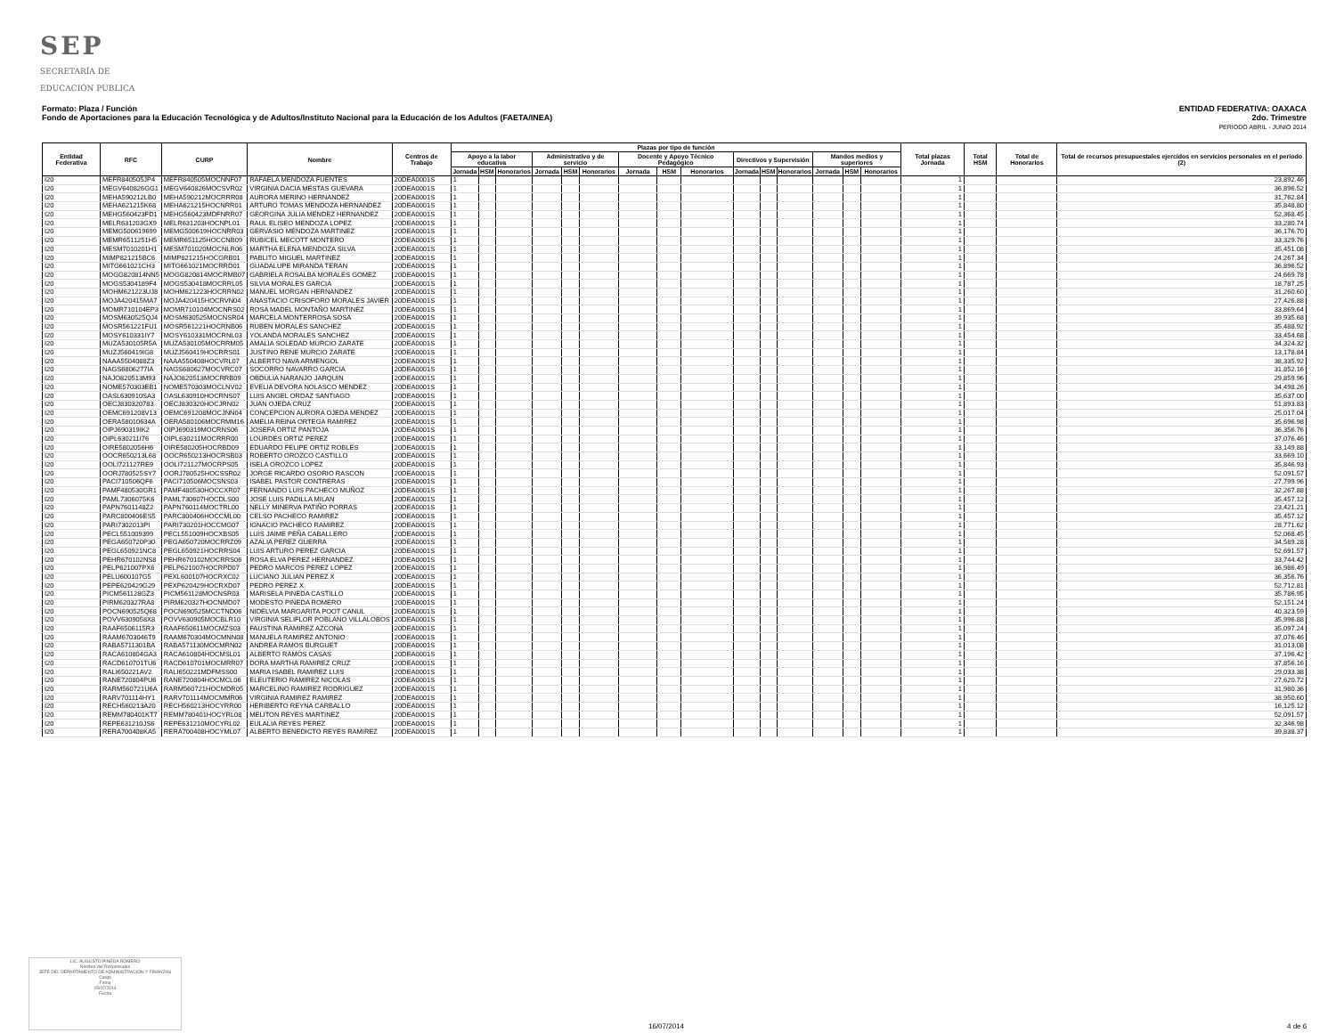SEP
SECRETARÍA DE
EDUCACIÓN PÚBLICA
ENTIDAD FEDERATIVA: OAXACA
2do. Trimestre
PERIODO ABRIL - JUNIO 2014
Formato: Plaza / Función
Fondo de Aportaciones para la Educación Tecnológica y de Adultos/Instituto Nacional para la Educación de los Adultos (FAETA/INEA)
| Entidad Federativa | RFC | CURP | Nombre | Centros de Trabajo | Plazas por tipo de función | | | | | | | | | | | | | | | Total plazas Jornada | Total HSM | Total de Honorarios | Total de recursos presupuestales ejercidos en servicios personales en el periodo (2) |
| --- | --- | --- | --- | --- | --- | --- | --- | --- | --- | --- | --- | --- | --- | --- | --- | --- | --- | --- | --- | --- | --- | --- | --- |
| | | | | | Apoyo a la labor educativa | | | Administrativo y de servicio | | | Docente y Apoyo Técnico Pedagógico | | | Directivos y Supervisión | | | Mandos medios y superiores | | | | | | |
| | | | | | Jornada | HSM | Honorarios | Jornada | HSM | Honorarios | Jornada | HSM | Honorarios | Jornada | HSM | Honorarios | Jornada | HSM | Honorarios | | | | |
| I20 | MEFR840505JP4 | MEFR840505MOCNNF07 | RAFAELA MENDOZA FUENTES | 20DEA0001S | 1 | | | | | | | | | | | | | | | 1 | | | 23,892.46 |
| I20 | MEGV640826GG1 | MEGV640826MOCSVR02 | VIRGINIA DACIA MESTAS GUEVARA | 20DEA0001S | 1 | | | | | | | | | | | | | | | 1 | | | 36,896.52 |
| I20 | MEHA590212LB0 | MEHA590212MOCRRR08 | AURORA MERINO HERNANDEZ | 20DEA0001S | 1 | | | | | | | | | | | | | | | 1 | | | 31,762.84 |
| I20 | MEHA621215K68 | MEHA621215HOCNRR01 | ARTURO TOMAS MENDOZA HERNANDEZ | 20DEA0001S | 1 | | | | | | | | | | | | | | | 1 | | | 35,848.80 |
| I20 | MEHG560423FD1 | MEHG560423MDFNRR07 | GEORGINA JULIA MENDEZ HERNANDEZ | 20DEA0001S | 1 | | | | | | | | | | | | | | | 1 | | | 52,368.45 |
| I20 | MELR631203GX9 | MELR631203HOCNPL01 | RAUL ELISEO MENDOZA LOPEZ | 20DEA0001S | 1 | | | | | | | | | | | | | | | 1 | | | 33,280.74 |
| I20 | MEMG500619699 | MEMG500619HOCNRR03 | GERVASIO MENDOZA MARTINEZ | 20DEA0001S | 1 | | | | | | | | | | | | | | | 1 | | | 36,176.70 |
| I20 | MEMR6511251H5 | MEMR651125HOCCNB09 | RUBICEL MECOTT MONTERO | 20DEA0001S | 1 | | | | | | | | | | | | | | | 1 | | | 33,329.76 |
| I20 | MESM7010201H1 | MESM701020MOCNLR06 | MARTHA ELENA MENDOZA SILVA | 20DEA0001S | 1 | | | | | | | | | | | | | | | 1 | | | 35,451.08 |
| I20 | MIMP821215BC6 | MIMP821215HOCGRB01 | PABLITO MIGUEL MARTINEZ | 20DEA0001S | 1 | | | | | | | | | | | | | | | 1 | | | 24,267.34 |
| I20 | MITG661021CH3 | MITG661021MOCRRD01 | GUADALUPE MIRANDA TERAN | 20DEA0001S | 1 | | | | | | | | | | | | | | | 1 | | | 36,896.52 |
| I20 | MOGG820814NN5 | MOGG820814MOCRMB07 | GABRIELA ROSALBA MORALES GOMEZ | 20DEA0001S | 1 | | | | | | | | | | | | | | | 1 | | | 24,669.78 |
| I20 | MOGS5304189F4 | MOGS530418MOCRRL05 | SILVIA MORALES GARCIA | 20DEA0001S | 1 | | | | | | | | | | | | | | | 1 | | | 18,787.25 |
| I20 | MOHM621223UJ8 | MOHM621223HOCRRN02 | MANUEL MORGAN HERNANDEZ | 20DEA0001S | 1 | | | | | | | | | | | | | | | 1 | | | 31,260.60 |
| I20 | MOJA420415MA7 | MOJA420415HOCRVN04 | ANASTACIO CRISOFORO MORALES JAVIER | 20DEA0001S | 1 | | | | | | | | | | | | | | | 1 | | | 27,426.88 |
| I20 | MOMR710104EP3 | MOMR710104MOCNRS02 | ROSA MADEL MONTAÑO MARTINEZ | 20DEA0001S | 1 | | | | | | | | | | | | | | | 1 | | | 33,869.64 |
| I20 | MOSM630525QJ4 | MOSM630525MOCNSR04 | MARCELA MONTERROSA SOSA | 20DEA0001S | 1 | | | | | | | | | | | | | | | 1 | | | 39,935.68 |
| I20 | MOSR561221FU1 | MOSR561221HOCRNB06 | RUBEN MORALES SANCHEZ | 20DEA0001S | 1 | | | | | | | | | | | | | | | 1 | | | 35,488.92 |
| I20 | MOSY610331IY7 | MOSY610331MOCRNL03 | YOLANDA MORALES SANCHEZ | 20DEA0001S | 1 | | | | | | | | | | | | | | | 1 | | | 33,454.68 |
| I20 | MUZA530105R5A | MUZA530105MOCRRM05 | AMALIA SOLEDAD MURCIO ZARATE | 20DEA0001S | 1 | | | | | | | | | | | | | | | 1 | | | 34,324.32 |
| I20 | MUZJ560419IG8 | MUZJ560419HOCRRS01 | JUSTINO RENE MURCIO ZARATE | 20DEA0001S | 1 | | | | | | | | | | | | | | | 1 | | | 13,178.84 |
| I20 | NAAA5504088Z3 | NAAA550408HOCVRL07 | ALBERTO NAVA ARMENGOL | 20DEA0001S | 1 | | | | | | | | | | | | | | | 1 | | | 38,335.92 |
| I20 | NAGS6806277IA | NAGS680627MOCVRC07 | SOCORRO NAVARRO GARCIA | 20DEA0001S | 1 | | | | | | | | | | | | | | | 1 | | | 31,852.16 |
| I20 | NAJO820513M93 | NAJO820513MOCRRB09 | OBDULIA NARANJO JARQUIN | 20DEA0001S | 1 | | | | | | | | | | | | | | | 1 | | | 29,859.96 |
| I20 | NOME570303EB1 | NOME570303MOCLNV02 | EVELIA DEVORA NOLASCO MENDEZ | 20DEA0001S | 1 | | | | | | | | | | | | | | | 1 | | | 34,498.26 |
| I20 | OASL630910SA3 | OASL630910HOCRNS07 | LUIS ANGEL ORDAZ SANTIAGO | 20DEA0001S | 1 | | | | | | | | | | | | | | | 1 | | | 35,637.00 |
| I20 | OECJ830320783 | OECJ830320HOCJRN02 | JUAN OJEDA CRUZ | 20DEA0001S | 1 | | | | | | | | | | | | | | | 1 | | | 51,893.83 |
| I20 | OEMC691208V13 | OEMC691208MOCJNN04 | CONCEPCION AURORA OJEDA MENDEZ | 20DEA0001S | 1 | | | | | | | | | | | | | | | 1 | | | 25,017.04 |
| I20 | OERA58010634A | OERA580106MOCRMM16 | AMELIA REINA ORTEGA RAMIREZ | 20DEA0001S | 1 | | | | | | | | | | | | | | | 1 | | | 35,696.98 |
| I20 | OIPJ690319IK2 | OIPJ690319MOCRNS06 | JOSEFA ORTIZ PANTOJA | 20DEA0001S | 1 | | | | | | | | | | | | | | | 1 | | | 36,356.76 |
| I20 | OIPL630211I76 | OIPL630211MOCRRR00 | LOURDES ORTIZ PEREZ | 20DEA0001S | 1 | | | | | | | | | | | | | | | 1 | | | 37,076.46 |
| I20 | OIRE5802056H6 | OIRE580205HOCRBD09 | EDUARDO FELIPE ORTIZ ROBLES | 20DEA0001S | 1 | | | | | | | | | | | | | | | 1 | | | 33,149.88 |
| I20 | OOCR650213L68 | OOCR650213HOCRSB03 | ROBERTO OROZCO CASTILLO | 20DEA0001S | 1 | | | | | | | | | | | | | | | 1 | | | 33,669.10 |
| I20 | OOLI721127RE9 | OOLI721127MOCRPS05 | ISELA OROZCO LOPEZ | 20DEA0001S | 1 | | | | | | | | | | | | | | | 1 | | | 35,846.93 |
| I20 | OORJ780525SY7 | OORJ780525HOCSSR02 | JORGE RICARDO OSORIO RASCON | 20DEA0001S | 1 | | | | | | | | | | | | | | | 1 | | | 52,091.57 |
| I20 | PACI710506QF6 | PACI710506MOCSNS03 | ISABEL PASTOR CONTRERAS | 20DEA0001S | 1 | | | | | | | | | | | | | | | 1 | | | 27,799.96 |
| I20 | PAMF480530GR1 | PAMF480530HOCCXR07 | FERNANDO LUIS PACHECO MUÑOZ | 20DEA0001S | 1 | | | | | | | | | | | | | | | 1 | | | 32,267.88 |
| I20 | PAML7306075K6 | PAML730607HOCDLS00 | JOSE LUIS PADILLA MILAN | 20DEA0001S | 1 | | | | | | | | | | | | | | | 1 | | | 35,457.12 |
| I20 | PAPN7601148Z2 | PAPN760114MOCTRL00 | NELLY MINERVA PATIÑO PORRAS | 20DEA0001S | 1 | | | | | | | | | | | | | | | 1 | | | 23,421.21 |
| I20 | PARC800406ES5 | PARC800406HOCCML00 | CELSO PACHECO RAMIREZ | 20DEA0001S | 1 | | | | | | | | | | | | | | | 1 | | | 35,457.12 |
| I20 | PARI7302013PI | PARI730201HOCCMG07 | IGNACIO PACHECO RAMIREZ | 20DEA0001S | 1 | | | | | | | | | | | | | | | 1 | | | 28,771.62 |
| I20 | PECL551009399 | PECL551009HOCXBS05 | LUIS JAIME PEÑA CABALLERO | 20DEA0001S | 1 | | | | | | | | | | | | | | | 1 | | | 52,068.45 |
| I20 | PEGA650720P30 | PEGA650720MOCRRZ09 | AZALIA PEREZ GUERRA | 20DEA0001S | 1 | | | | | | | | | | | | | | | 1 | | | 34,589.28 |
| I20 | PEGL650921NC8 | PEGL650921HOCRRS04 | LUIS ARTURO PEREZ GARCIA | 20DEA0001S | 1 | | | | | | | | | | | | | | | 1 | | | 52,691.57 |
| I20 | PEHR670102NS8 | PEHR670102MOCRRS06 | ROSA ELVA PEREZ HERNANDEZ | 20DEA0001S | 1 | | | | | | | | | | | | | | | 1 | | | 33,744.42 |
| I20 | PELP621007PX6 | PELP621007HOCRPD07 | PEDRO MARCOS PEREZ LOPEZ | 20DEA0001S | 1 | | | | | | | | | | | | | | | 1 | | | 36,986.49 |
| I20 | PELU600107G5 | PEXL600107HOCRXC02 | LUCIANO JULIAN PEREZ X | 20DEA0001S | 1 | | | | | | | | | | | | | | | 1 | | | 36,356.76 |
| I20 | PEPE620429G29 | PEXP620429HOCRXD07 | PEDRO PEREZ X | 20DEA0001S | 1 | | | | | | | | | | | | | | | 1 | | | 52,712.81 |
| I20 | PICM561128GZ3 | PICM561128MOCNSR03 | MARISELA PINEDA CASTILLO | 20DEA0001S | 1 | | | | | | | | | | | | | | | 1 | | | 35,786.95 |
| I20 | PIRM620327RA8 | PIRM620327HOCNMD07 | MODESTO PINEDA ROMERO | 20DEA0001S | 1 | | | | | | | | | | | | | | | 1 | | | 52,151.24 |
| I20 | POCN690525Q68 | POCN690525MCCTND06 | NIDELVIA MARGARITA POOT CANUL | 20DEA0001S | 1 | | | | | | | | | | | | | | | 1 | | | 40,323.59 |
| I20 | POVV6309058X8 | POVV630905MOCBLR10 | VIRGINIA SELIFLOR POBLANO VILLALOBOS | 20DEA0001S | 1 | | | | | | | | | | | | | | | 1 | | | 35,996.88 |
| I20 | RAAF6506115R3 | RAAF650611MOCMZS03 | FAUSTINA RAMIREZ AZCONA | 20DEA0001S | 1 | | | | | | | | | | | | | | | 1 | | | 35,097.24 |
| I20 | RAAM6703046T9 | RAAM670304MOCMNN08 | MANUELA RAMIREZ ANTONIO | 20DEA0001S | 1 | | | | | | | | | | | | | | | 1 | | | 37,076.46 |
| I20 | RABA5711301BA | RABA571130MOCMRN02 | ANDREA RAMOS BURGUET | 20DEA0001S | 1 | | | | | | | | | | | | | | | 1 | | | 31,013.08 |
| I20 | RACA610804GA3 | RACA610804HOCMSL01 | ALBERTO RAMOS CASAS | 20DEA0001S | 1 | | | | | | | | | | | | | | | 1 | | | 37,196.42 |
| I20 | RACD610701TU6 | RACD610701MOCMRR07 | DORA MARTHA RAMIREZ CRUZ | 20DEA0001S | 1 | | | | | | | | | | | | | | | 1 | | | 37,856.16 |
| I20 | RALI650221AV2 | RALI650221MDFMSS00 | MARIA ISABEL RAMIREZ LUIS | 20DEA0001S | 1 | | | | | | | | | | | | | | | 1 | | | 29,033.38 |
| I20 | RANE720804PU6 | RANE720804HOCMCL06 | ELEUTERIO RAMIREZ NICOLAS | 20DEA0001S | 1 | | | | | | | | | | | | | | | 1 | | | 27,620.72 |
| I20 | RARM560721U6A | RARM560721HOCMDR05 | MARCELINO RAMIREZ RODRIGUEZ | 20DEA0001S | 1 | | | | | | | | | | | | | | | 1 | | | 31,980.36 |
| I20 | RARV701114HY1 | RARV701114MOCMMR06 | VIRGINIA RAMIREZ RAMIREZ | 20DEA0001S | 1 | | | | | | | | | | | | | | | 1 | | | 38,950.60 |
| I20 | RECH560213A20 | RECH560213HOCYRR00 | HERIBERTO REYNA CARBALLO | 20DEA0001S | 1 | | | | | | | | | | | | | | | 1 | | | 16,125.12 |
| I20 | REMM780401KT7 | REMM780401HOCYRL08 | MELITON REYES MARTINEZ | 20DEA0001S | 1 | | | | | | | | | | | | | | | 1 | | | 52,091.57 |
| I20 | REPE631210JS6 | REPE631210MOCYRL02 | EULALIA REYES PEREZ | 20DEA0001S | 1 | | | | | | | | | | | | | | | 1 | | | 32,346.98 |
| I20 | RERA700408KA5 | RERA700408HOCYML07 | ALBERTO BENEDICTO REYES RAMIREZ | 20DEA0001S | 1 | | | | | | | | | | | | | | | 1 | | | 39,838.37 |
LIC. AUGUSTO PINEDA ROMERO
Nombre del Responsable
JEFE DEL DEPARTAMENTO DE ADMINISTRACIÓN Y FINANZAS
Cargo
Firma
15/07/2014
Fecha
16/07/2014 4 de 6